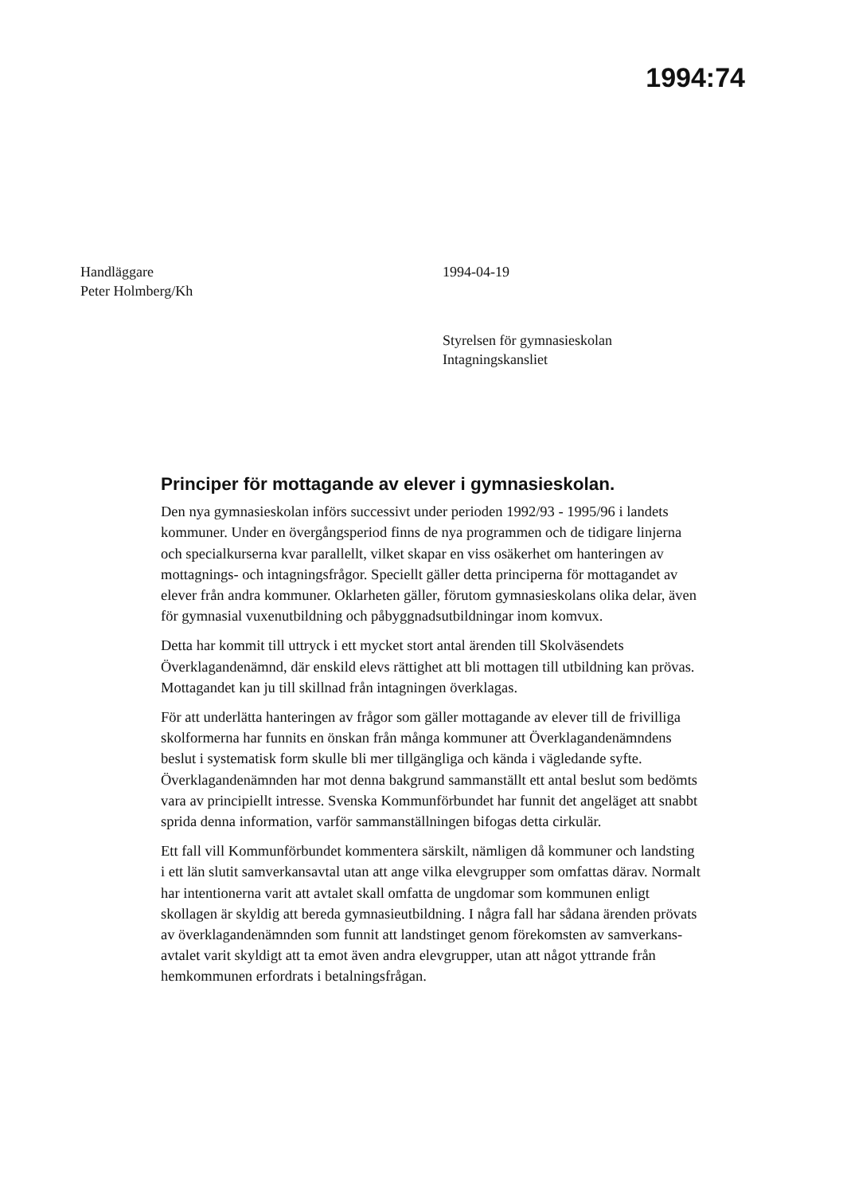1994:74
Handläggare
Peter Holmberg/Kh
1994-04-19
Styrelsen för gymnasieskolan
Intagningskansliet
Principer för mottagande av elever i gymnasieskolan.
Den nya gymnasieskolan införs successivt under perioden 1992/93 - 1995/96 i landets kommuner. Under en övergångsperiod finns de nya programmen och de tidigare linjerna och specialkurserna kvar parallellt, vilket skapar en viss osäkerhet om hanteringen av mottagnings- och intagningsfrågor. Speciellt gäller detta principerna för mottagandet av elever från andra kom­muner. Oklarheten gäller, förutom gymnasieskolans olika delar, även för gymnasial vuxenutbildning och påbyggnadsutbildningar inom komvux.
Detta har kommit till uttryck i ett mycket stort antal ärenden till Skolväsen­dets Överklagandenämnd, där enskild elevs rättighet att bli mottagen till utbildning kan prövas. Mottagandet kan ju till skillnad från intagningen överklagas.
För att underlätta hanteringen av frågor som gäller mottagande av elever till de frivilliga skolformerna har funnits en önskan från många kommuner att Överklagandenämndens beslut i systematisk form skulle bli mer tillgängliga och kända i vägledande syfte. Överklagandenämnden har mot denna bak­grund sammanställt ett antal beslut som bedömts vara av principiellt intresse. Svenska Kommunförbundet har funnit det angeläget att snabbt sprida denna information, varför sammanställningen bifogas detta cirkulär.
Ett fall vill Kommunförbundet kommentera särskilt, nämligen då kommuner och landsting i ett län slutit samverkansavtal utan att ange vilka elevgrupper som omfattas därav. Normalt har intentionerna varit att avtalet skall omfatta de ungdomar som kommunen enligt skollagen är skyldig att bereda gymnasieutbildning. I några fall har sådana ärenden prövats av överklagan­denämnden som funnit att landstinget genom förekomsten av samverkans­avtalet varit skyldigt att ta emot även andra elevgrupper, utan att något yttrande från hemkommunen erfordrats i betalningsfrågan.